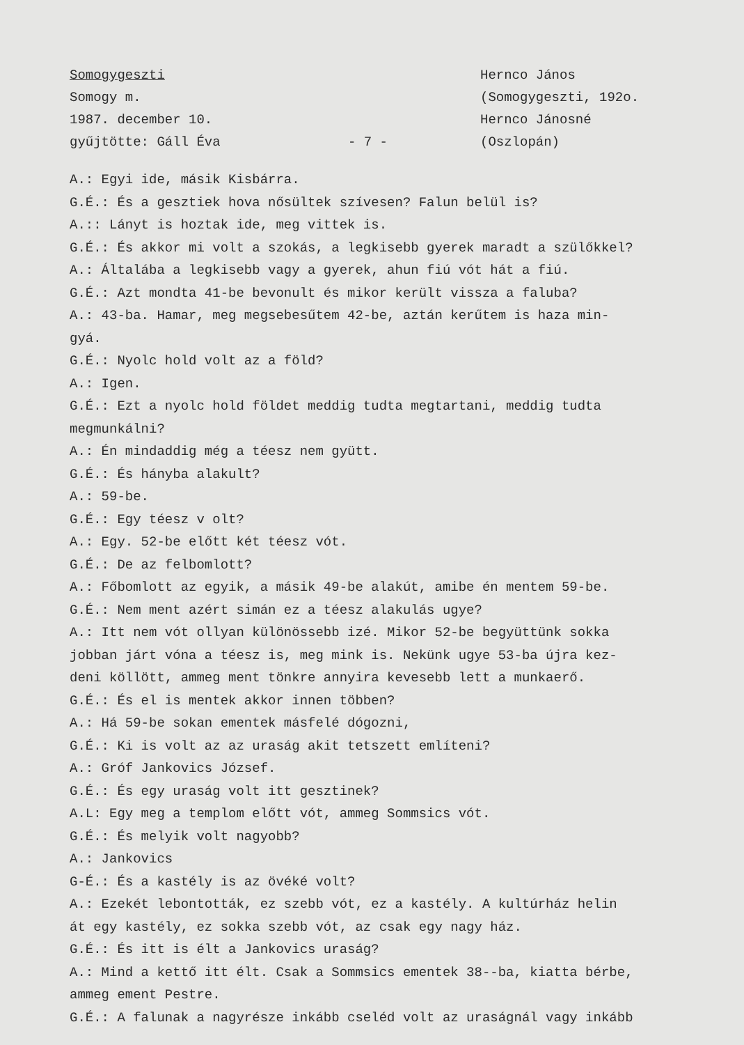Somogygeszti
Somogy m.
1987. december 10.
gyűjtötte: Gáll Éva
- 7 -
Hernco János
(Somogygeszti, 192o.
Hernco Jánosné
(Oszlopán)
A.: Egyi ide, másik Kisbárra.
G.É.: És a gesztiek hova nősültek szívesen? Falun belül is?
A.:: Lányt is hoztak ide, meg vittek is.
G.É.: És akkor mi volt a szokás, a legkisebb gyerek maradt a szülőkkel?
A.: Általába a legkisebb vagy a gyerek, ahun fiú vót hát a fiú.
G.É.: Azt mondta 41-be bevonult és mikor került vissza a faluba?
A.: 43-ba. Hamar, meg megsebesűtem 42-be, aztán kerűtem is haza min-
gyá.
G.É.: Nyolc hold volt az a föld?
A.: Igen.
G.É.: Ezt a nyolc hold földet meddig tudta megtartani, meddig tudta
megmunkálni?
A.: Én mindaddig még a téesz nem gyütt.
G.É.: És hányba alakult?
A.: 59-be.
G.É.: Egy téesz v olt?
A.: Egy. 52-be előtt két téesz vót.
G.É.: De az felbomlott?
A.: Főbomlott az egyik, a másik 49-be alakút, amibe én mentem 59-be.
G.É.: Nem ment azért simán ez a téesz alakulás ugye?
A.: Itt nem vót ollyan különössebb izé. Mikor 52-be begyüttünk sokka
jobban járt vóna a téesz is, meg mink is. Nekünk ugye 53-ba újra kez-
deni köllött, ammeg ment tönkre annyira kevesebb lett a munkaerő.
G.É.: És el is mentek akkor innen többen?
A.: Há 59-be sokan ementek másfelé dógozni,
G.É.: Ki is volt az az uraság akit tetszett említeni?
A.: Gróf Jankovics József.
G.É.: És egy uraság volt itt gesztinek?
A.L: Egy meg a templom előtt vót, ammeg Sommsics vót.
G.É.: És melyik volt nagyobb?
A.: Jankovics
G-É.: És a kastély is az övéké volt?
A.: Ezekét lebontották, ez szebb vót, ez a kastély. A kultúrház helin
át egy kastély, ez sokka szebb vót, az csak egy nagy ház.
G.É.: És itt is élt a Jankovics uraság?
A.: Mind a kettő itt élt. Csak a Sommsics ementek 38--ba, kiatta bérbe,
ammeg ement Pestre.
G.É.: A falunak a nagyrésze inkább cseléd volt az uraságnál vagy inkább